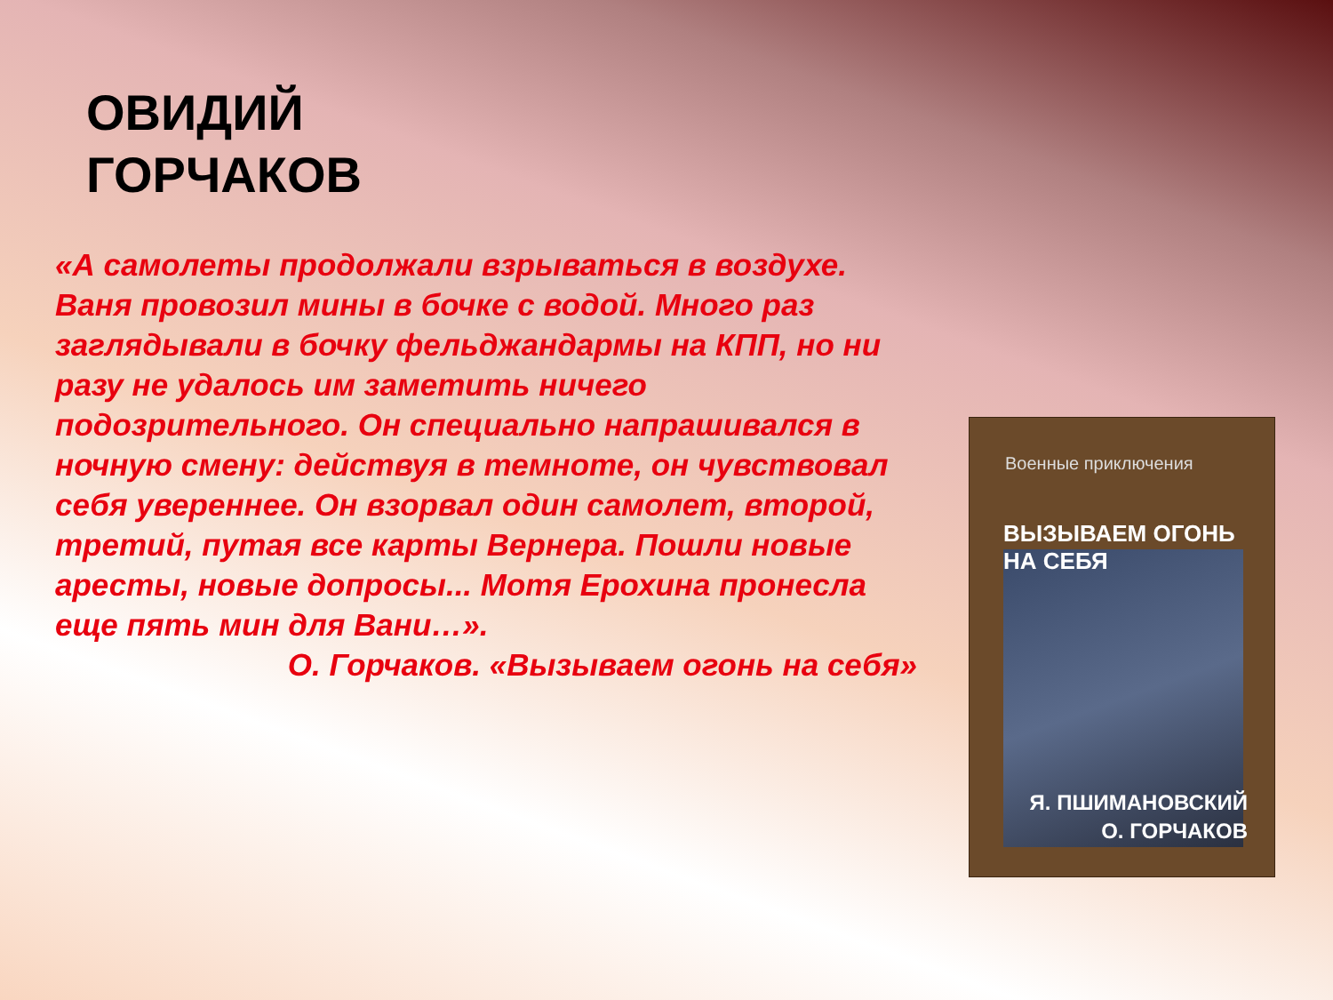ОВИДИЙ
ГОРЧАКОВ
«А самолеты продолжали взрываться в воздухе. Ваня провозил мины в бочке с водой. Много раз заглядывали в бочку фельджандармы на КПП, но ни разу не удалось им заметить ничего подозрительного. Он специально напрашивался в ночную смену: действуя в темноте, он чувствовал себя увереннее. Он взорвал один самолет, второй, третий, путая все карты Вернера. Пошли новые аресты, новые допросы... Мотя Ерохина пронесла еще пять мин для Вани…».
О. Горчаков. «Вызываем огонь на себя»
Военные приключения
ВЫЗЫВАЕМ ОГОНЬ НА СЕБЯ
Я. ПШИМАНОВСКИЙ
О. ГОРЧАКОВ